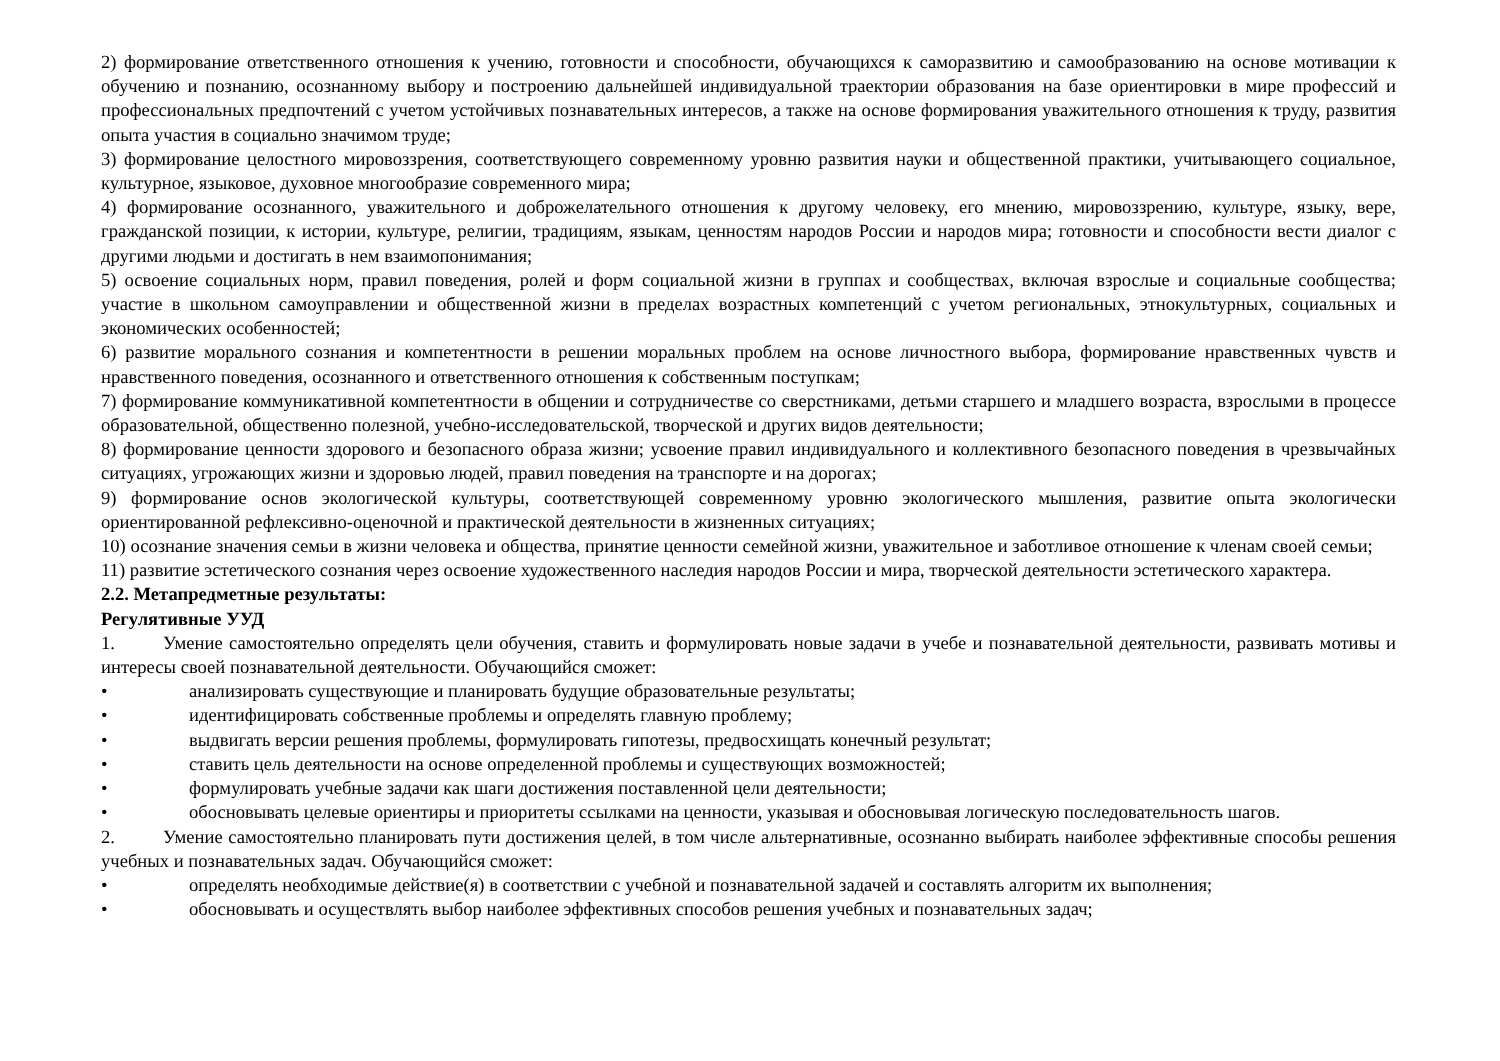2) формирование ответственного отношения к учению, готовности и способности, обучающихся к саморазвитию и самообразованию на основе мотивации к обучению и познанию, осознанному выбору и построению дальнейшей индивидуальной траектории образования на базе ориентировки в мире профессий и профессиональных предпочтений с учетом устойчивых познавательных интересов, а также на основе формирования уважительного отношения к труду, развития опыта участия в социально значимом труде;
3) формирование целостного мировоззрения, соответствующего современному уровню развития науки и общественной практики, учитывающего социальное, культурное, языковое, духовное многообразие современного мира;
4) формирование осознанного, уважительного и доброжелательного отношения к другому человеку, его мнению, мировоззрению, культуре, языку, вере, гражданской позиции, к истории, культуре, религии, традициям, языкам, ценностям народов России и народов мира; готовности и способности вести диалог с другими людьми и достигать в нем взаимопонимания;
5) освоение социальных норм, правил поведения, ролей и форм социальной жизни в группах и сообществах, включая взрослые и социальные сообщества; участие в школьном самоуправлении и общественной жизни в пределах возрастных компетенций с учетом региональных, этнокультурных, социальных и экономических особенностей;
6) развитие морального сознания и компетентности в решении моральных проблем на основе личностного выбора, формирование нравственных чувств и нравственного поведения, осознанного и ответственного отношения к собственным поступкам;
7) формирование коммуникативной компетентности в общении и сотрудничестве со сверстниками, детьми старшего и младшего возраста, взрослыми в процессе образовательной, общественно полезной, учебно-исследовательской, творческой и других видов деятельности;
8) формирование ценности здорового и безопасного образа жизни; усвоение правил индивидуального и коллективного безопасного поведения в чрезвычайных ситуациях, угрожающих жизни и здоровью людей, правил поведения на транспорте и на дорогах;
9) формирование основ экологической культуры, соответствующей современному уровню экологического мышления, развитие опыта экологически ориентированной рефлексивно-оценочной и практической деятельности в жизненных ситуациях;
10) осознание значения семьи в жизни человека и общества, принятие ценности семейной жизни, уважительное и заботливое отношение к членам своей семьи;
11) развитие эстетического сознания через освоение художественного наследия народов России и мира, творческой деятельности эстетического характера.
2.2. Метапредметные результаты:
Регулятивные УУД
1. Умение самостоятельно определять цели обучения, ставить и формулировать новые задачи в учебе и познавательной деятельности, развивать мотивы и интересы своей познавательной деятельности. Обучающийся сможет:
• анализировать существующие и планировать будущие образовательные результаты;
• идентифицировать собственные проблемы и определять главную проблему;
• выдвигать версии решения проблемы, формулировать гипотезы, предвосхищать конечный результат;
• ставить цель деятельности на основе определенной проблемы и существующих возможностей;
• формулировать учебные задачи как шаги достижения поставленной цели деятельности;
• обосновывать целевые ориентиры и приоритеты ссылками на ценности, указывая и обосновывая логическую последовательность шагов.
2. Умение самостоятельно планировать пути достижения целей, в том числе альтернативные, осознанно выбирать наиболее эффективные способы решения учебных и познавательных задач. Обучающийся сможет:
• определять необходимые действие(я) в соответствии с учебной и познавательной задачей и составлять алгоритм их выполнения;
• обосновывать и осуществлять выбор наиболее эффективных способов решения учебных и познавательных задач;